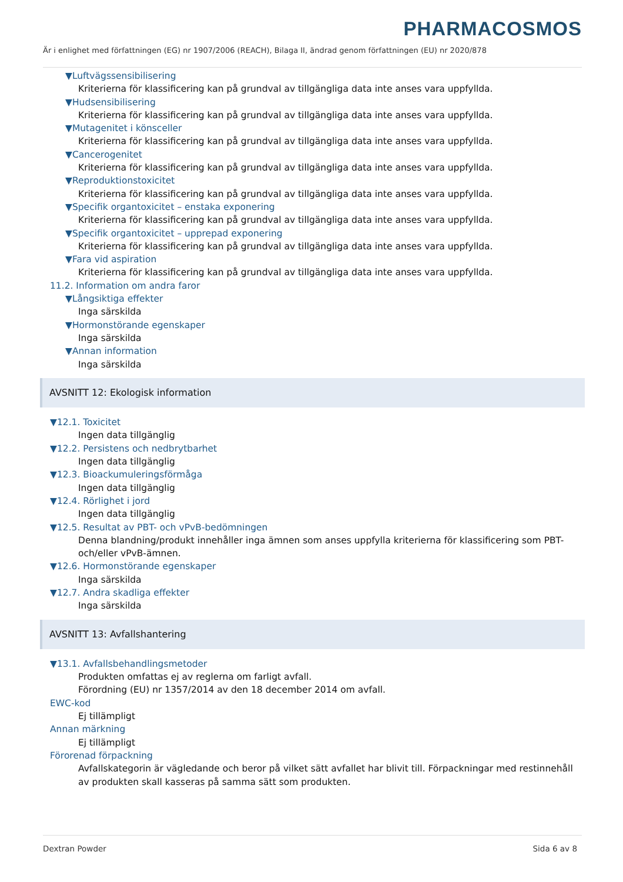PHARMACOSMOS
Är i enlighet med författningen (EG) nr 1907/2006 (REACH), Bilaga II, ändrad genom författningen (EU) nr 2020/878
▼Luftvägssensibilisering
Kriterierna för klassificering kan på grundval av tillgängliga data inte anses vara uppfyllda.
▼Hudsensibilisering
Kriterierna för klassificering kan på grundval av tillgängliga data inte anses vara uppfyllda.
▼Mutagenitet i könsceller
Kriterierna för klassificering kan på grundval av tillgängliga data inte anses vara uppfyllda.
▼Cancerogenitet
Kriterierna för klassificering kan på grundval av tillgängliga data inte anses vara uppfyllda.
▼Reproduktionstoxicitet
Kriterierna för klassificering kan på grundval av tillgängliga data inte anses vara uppfyllda.
▼Specifik organtoxicitet – enstaka exponering
Kriterierna för klassificering kan på grundval av tillgängliga data inte anses vara uppfyllda.
▼Specifik organtoxicitet – upprepad exponering
Kriterierna för klassificering kan på grundval av tillgängliga data inte anses vara uppfyllda.
▼Fara vid aspiration
Kriterierna för klassificering kan på grundval av tillgängliga data inte anses vara uppfyllda.
11.2. Information om andra faror
▼Långsiktiga effekter
Inga särskilda
▼Hormonstörande egenskaper
Inga särskilda
▼Annan information
Inga särskilda
AVSNITT 12: Ekologisk information
▼12.1. Toxicitet
Ingen data tillgänglig
▼12.2. Persistens och nedbrytbarhet
Ingen data tillgänglig
▼12.3. Bioackumuleringsförmåga
Ingen data tillgänglig
▼12.4. Rörlighet i jord
Ingen data tillgänglig
▼12.5. Resultat av PBT- och vPvB-bedömningen
Denna blandning/produkt innehåller inga ämnen som anses uppfylla kriterierna för klassificering som PBT- och/eller vPvB-ämnen.
▼12.6. Hormonstörande egenskaper
Inga särskilda
▼12.7. Andra skadliga effekter
Inga särskilda
AVSNITT 13: Avfallshantering
▼13.1. Avfallsbehandlingsmetoder
Produkten omfattas ej av reglerna om farligt avfall.
Förordning (EU) nr 1357/2014 av den 18 december 2014 om avfall.
EWC-kod
Ej tillämpligt
Annan märkning
Ej tillämpligt
Förorenad förpackning
Avfallskategorin är vägledande och beror på vilket sätt avfallet har blivit till. Förpackningar med restinnehåll av produkten skall kasseras på samma sätt som produkten.
Dextran Powder Sida 6 av 8